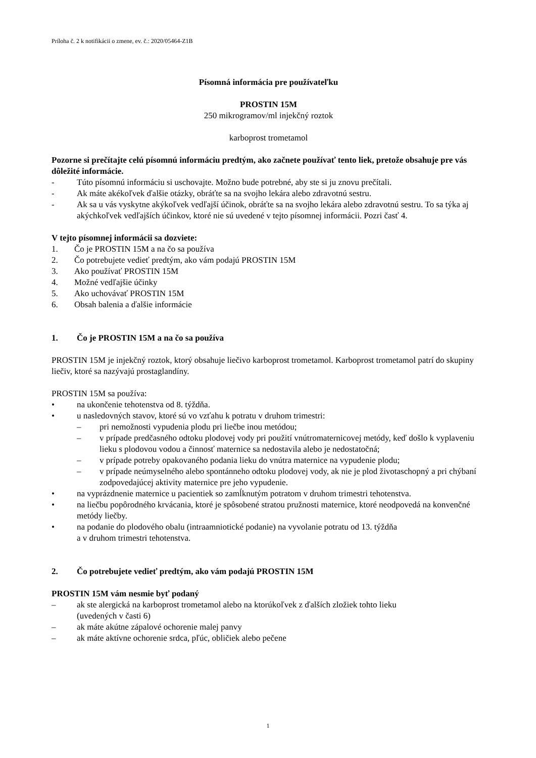Príloha č. 2 k notifikácii o zmene, ev. č.: 2020/05464-Z1B
Písomná informácia pre používateľku
PROSTIN 15M
250 mikrogramov/ml injekčný roztok
karboprost trometamol
Pozorne si prečítajte celú písomnú informáciu predtým, ako začnete používať tento liek, pretože obsahuje pre vás dôležité informácie.
- Túto písomnú informáciu si uschovajte. Možno bude potrebné, aby ste si ju znovu prečítali.
- Ak máte akékoľvek ďalšie otázky, obráťte sa na svojho lekára alebo zdravotnú sestru.
- Ak sa u vás vyskytne akýkoľvek vedľajší účinok, obráťte sa na svojho lekára alebo zdravotnú sestru. To sa týka aj akýchkoľvek vedľajších účinkov, ktoré nie sú uvedené v tejto písomnej informácii. Pozri časť 4.
V tejto písomnej informácii sa dozviete:
1. Čo je PROSTIN 15M a na čo sa používa
2. Čo potrebujete vedieť predtým, ako vám podajú PROSTIN 15M
3. Ako používať PROSTIN 15M
4. Možné vedľajšie účinky
5. Ako uchovávať PROSTIN 15M
6. Obsah balenia a ďalšie informácie
1. Čo je PROSTIN 15M a na čo sa používa
PROSTIN 15M je injekčný roztok, ktorý obsahuje liečivo karboprost trometamol. Karboprost trometamol patrí do skupiny liečiv, ktoré sa nazývajú prostaglandíny.
PROSTIN 15M sa používa:
• na ukončenie tehotenstva od 8. týždňa.
• u nasledovných stavov, ktoré sú vo vzťahu k potratu v druhom trimestri:
– pri nemožnosti vypudenia plodu pri liečbe inou metódou;
– v prípade predčasného odtoku plodovej vody pri použití vnútromaternicovej metódy, keď došlo k vyplaveniu lieku s plodovou vodou a činnosť maternice sa nedostavila alebo je nedostatočná;
– v prípade potreby opakovaného podania lieku do vnútra maternice na vypudenie plodu;
– v prípade neúmyselného alebo spontánneho odtoku plodovej vody, ak nie je plod životaschopný a pri chýbaní zodpovedajúcej aktivity maternice pre jeho vypudenie.
• na vyprázdnenie maternice u pacientiek so zamĺknutým potratom v druhom trimestri tehotenstva.
• na liečbu popôrodného krvácania, ktoré je spôsobené stratou pružnosti maternice, ktoré neodpovedá na konvenčné metódy liečby.
• na podanie do plodového obalu (intraamniotické podanie) na vyvolanie potratu od 13. týždňa
a v druhom trimestri tehotenstva.
2. Čo potrebujete vedieť predtým, ako vám podajú PROSTIN 15M
PROSTIN 15M vám nesmie byť podaný
– ak ste alergická na karboprost trometamol alebo na ktorúkoľvek z ďalších zložiek tohto lieku
(uvedených v časti 6)
– ak máte akútne zápalové ochorenie malej panvy
– ak máte aktívne ochorenie srdca, pľúc, obličiek alebo pečene
1